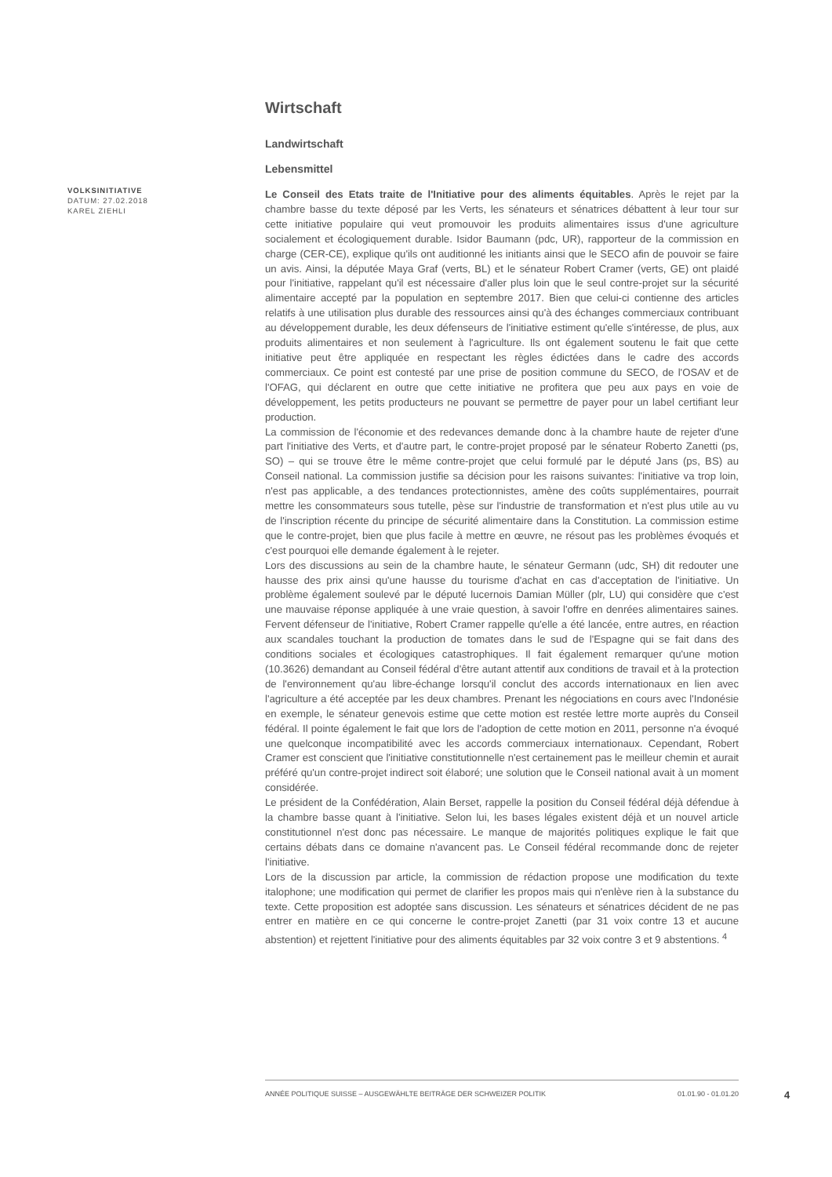Wirtschaft
Landwirtschaft
Lebensmittel
Le Conseil des Etats traite de l'Initiative pour des aliments équitables. Après le rejet par la chambre basse du texte déposé par les Verts, les sénateurs et sénatrices débattent à leur tour sur cette initiative populaire qui veut promouvoir les produits alimentaires issus d'une agriculture socialement et écologiquement durable. Isidor Baumann (pdc, UR), rapporteur de la commission en charge (CER-CE), explique qu'ils ont auditionné les initiants ainsi que le SECO afin de pouvoir se faire un avis. Ainsi, la députée Maya Graf (verts, BL) et le sénateur Robert Cramer (verts, GE) ont plaidé pour l'initiative, rappelant qu'il est nécessaire d'aller plus loin que le seul contre-projet sur la sécurité alimentaire accepté par la population en septembre 2017. Bien que celui-ci contienne des articles relatifs à une utilisation plus durable des ressources ainsi qu'à des échanges commerciaux contribuant au développement durable, les deux défenseurs de l'initiative estiment qu'elle s'intéresse, de plus, aux produits alimentaires et non seulement à l'agriculture. Ils ont également soutenu le fait que cette initiative peut être appliquée en respectant les règles édictées dans le cadre des accords commerciaux. Ce point est contesté par une prise de position commune du SECO, de l'OSAV et de l'OFAG, qui déclarent en outre que cette initiative ne profitera que peu aux pays en voie de développement, les petits producteurs ne pouvant se permettre de payer pour un label certifiant leur production.
La commission de l'économie et des redevances demande donc à la chambre haute de rejeter d'une part l'initiative des Verts, et d'autre part, le contre-projet proposé par le sénateur Roberto Zanetti (ps, SO) – qui se trouve être le même contre-projet que celui formulé par le député Jans (ps, BS) au Conseil national. La commission justifie sa décision pour les raisons suivantes: l'initiative va trop loin, n'est pas applicable, a des tendances protectionnistes, amène des coûts supplémentaires, pourrait mettre les consommateurs sous tutelle, pèse sur l'industrie de transformation et n'est plus utile au vu de l'inscription récente du principe de sécurité alimentaire dans la Constitution. La commission estime que le contre-projet, bien que plus facile à mettre en œuvre, ne résout pas les problèmes évoqués et c'est pourquoi elle demande également à le rejeter.
Lors des discussions au sein de la chambre haute, le sénateur Germann (udc, SH) dit redouter une hausse des prix ainsi qu'une hausse du tourisme d'achat en cas d'acceptation de l'initiative. Un problème également soulevé par le député lucernois Damian Müller (plr, LU) qui considère que c'est une mauvaise réponse appliquée à une vraie question, à savoir l'offre en denrées alimentaires saines. Fervent défenseur de l'initiative, Robert Cramer rappelle qu'elle a été lancée, entre autres, en réaction aux scandales touchant la production de tomates dans le sud de l'Espagne qui se fait dans des conditions sociales et écologiques catastrophiques. Il fait également remarquer qu'une motion (10.3626) demandant au Conseil fédéral d'être autant attentif aux conditions de travail et à la protection de l'environnement qu'au libre-échange lorsqu'il conclut des accords internationaux en lien avec l'agriculture a été acceptée par les deux chambres. Prenant les négociations en cours avec l'Indonésie en exemple, le sénateur genevois estime que cette motion est restée lettre morte auprès du Conseil fédéral. Il pointe également le fait que lors de l'adoption de cette motion en 2011, personne n'a évoqué une quelconque incompatibilité avec les accords commerciaux internationaux. Cependant, Robert Cramer est conscient que l'initiative constitutionnelle n'est certainement pas le meilleur chemin et aurait préféré qu'un contre-projet indirect soit élaboré; une solution que le Conseil national avait à un moment considérée.
Le président de la Confédération, Alain Berset, rappelle la position du Conseil fédéral déjà défendue à la chambre basse quant à l'initiative. Selon lui, les bases légales existent déjà et un nouvel article constitutionnel n'est donc pas nécessaire. Le manque de majorités politiques explique le fait que certains débats dans ce domaine n'avancent pas. Le Conseil fédéral recommande donc de rejeter l'initiative.
Lors de la discussion par article, la commission de rédaction propose une modification du texte italophone; une modification qui permet de clarifier les propos mais qui n'enlève rien à la substance du texte. Cette proposition est adoptée sans discussion. Les sénateurs et sénatrices décident de ne pas entrer en matière en ce qui concerne le contre-projet Zanetti (par 31 voix contre 13 et aucune abstention) et rejettent l'initiative pour des aliments équitables par 32 voix contre 3 et 9 abstentions. <sup>4</sup>
VOLKSINITIATIVE
DATUM: 27.02.2018
KAREL ZIEHLI
ANNÉE POLITIQUE SUISSE – AUSGEWÄHLTE BEITRÄGE DER SCHWEIZER POLITIK 01.01.90 - 01.01.20
4